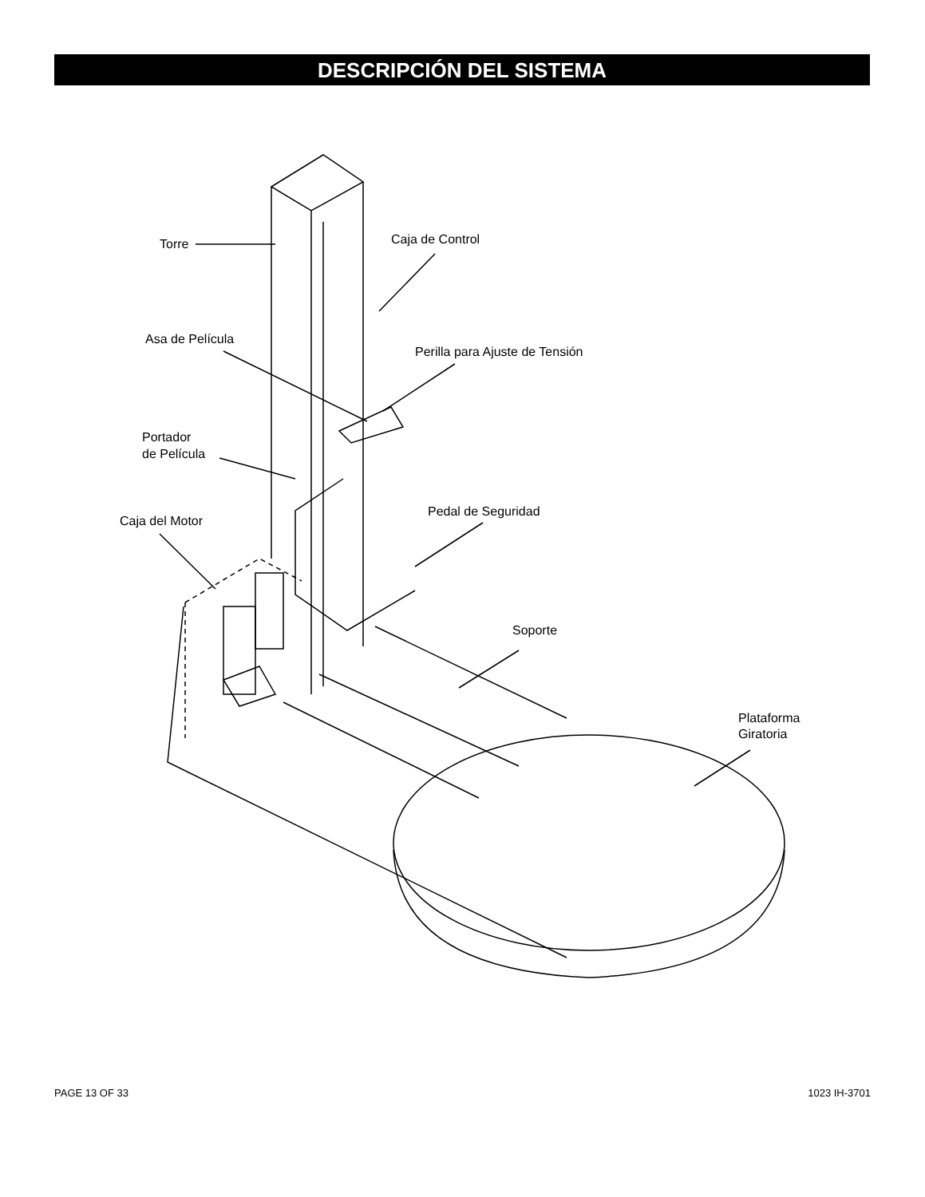DESCRIPCIÓN DEL SISTEMA
Torre
Caja de Control
Asa de Película
Perilla para Ajuste de Tensión
Portador
de Película
Caja del Motor
Pedal de Seguridad
Soporte
Plataforma
Giratoria
PAGE 13 OF 33 1023 IH-3701